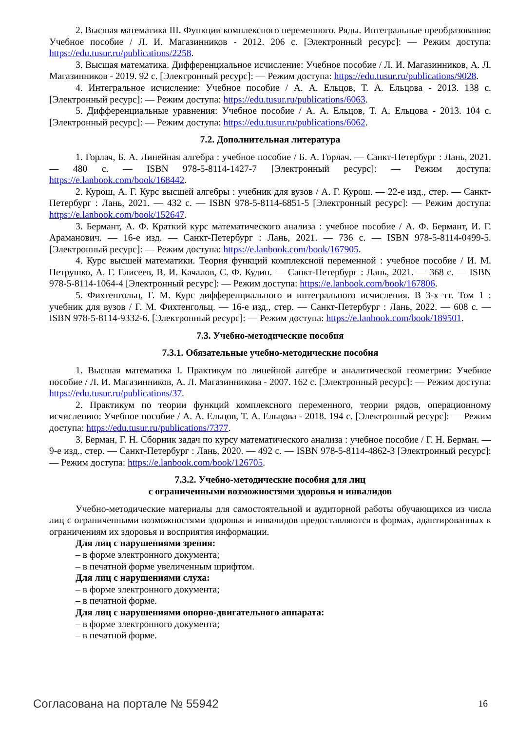2. Высшая математика III. Функции комплексного переменного. Ряды. Интегральные преобразования: Учебное пособие / Л. И. Магазинников - 2012. 206 с. [Электронный ресурс]: — Режим доступа: https://edu.tusur.ru/publications/2258.
3. Высшая математика. Дифференциальное исчисление: Учебное пособие / Л. И. Магазинников, А. Л. Магазинников - 2019. 92 с. [Электронный ресурс]: — Режим доступа: https://edu.tusur.ru/publications/9028.
4. Интегральное исчисление: Учебное пособие / А. А. Ельцов, Т. А. Ельцова - 2013. 138 с. [Электронный ресурс]: — Режим доступа: https://edu.tusur.ru/publications/6063.
5. Дифференциальные уравнения: Учебное пособие / А. А. Ельцов, Т. А. Ельцова - 2013. 104 с. [Электронный ресурс]: — Режим доступа: https://edu.tusur.ru/publications/6062.
7.2. Дополнительная литература
1. Горлач, Б. А. Линейная алгебра : учебное пособие / Б. А. Горлач. — Санкт-Петербург : Лань, 2021. — 480 с. — ISBN 978-5-8114-1427-7 [Электронный ресурс]: — Режим доступа: https://e.lanbook.com/book/168442.
2. Курош, А. Г. Курс высшей алгебры : учебник для вузов / А. Г. Курош. — 22-е изд., стер. — Санкт-Петербург : Лань, 2021. — 432 с. — ISBN 978-5-8114-6851-5 [Электронный ресурс]: — Режим доступа: https://e.lanbook.com/book/152647.
3. Бермант, А. Ф. Краткий курс математического анализа : учебное пособие / А. Ф. Бермант, И. Г. Араманович. — 16-е изд. — Санкт-Петербург : Лань, 2021. — 736 с. — ISBN 978-5-8114-0499-5. [Электронный ресурс]: — Режим доступа: https://e.lanbook.com/book/167905.
4. Курс высшей математики. Теория функций комплексной переменной : учебное пособие / И. М. Петрушко, А. Г. Елисеев, В. И. Качалов, С. Ф. Кудин. — Санкт-Петербург : Лань, 2021. — 368 с. — ISBN 978-5-8114-1064-4 [Электронный ресурс]: — Режим доступа: https://e.lanbook.com/book/167806.
5. Фихтенгольц, Г. М. Курс дифференциального и интегрального исчисления. В 3-х тт. Том 1 : учебник для вузов / Г. М. Фихтенгольц. — 16-е изд., стер. — Санкт-Петербург : Лань, 2022. — 608 с. — ISBN 978-5-8114-9332-6. [Электронный ресурс]: — Режим доступа: https://e.lanbook.com/book/189501.
7.3. Учебно-методические пособия
7.3.1. Обязательные учебно-методические пособия
1. Высшая математика I. Практикум по линейной алгебре и аналитической геометрии: Учебное пособие / Л. И. Магазинников, А. Л. Магазинникова - 2007. 162 с. [Электронный ресурс]: — Режим доступа: https://edu.tusur.ru/publications/37.
2. Практикум по теории функций комплексного переменного, теории рядов, операционному исчислению: Учебное пособие / А. А. Ельцов, Т. А. Ельцова - 2018. 194 с. [Электронный ресурс]: — Режим доступа: https://edu.tusur.ru/publications/7377.
3. Берман, Г. Н. Сборник задач по курсу математического анализа : учебное пособие / Г. Н. Берман. — 9-е изд., стер. — Санкт-Петербург : Лань, 2020. — 492 с. — ISBN 978-5-8114-4862-3 [Электронный ресурс]: — Режим доступа: https://e.lanbook.com/book/126705.
7.3.2. Учебно-методические пособия для лиц
с ограниченными возможностями здоровья и инвалидов
Учебно-методические материалы для самостоятельной и аудиторной работы обучающихся из числа лиц с ограниченными возможностями здоровья и инвалидов предоставляются в формах, адаптированных к ограничениям их здоровья и восприятия информации.
Для лиц с нарушениями зрения:
– в форме электронного документа;
– в печатной форме увеличенным шрифтом.
Для лиц с нарушениями слуха:
– в форме электронного документа;
– в печатной форме.
Для лиц с нарушениями опорно-двигательного аппарата:
– в форме электронного документа;
– в печатной форме.
Согласована на портале № 55942 16